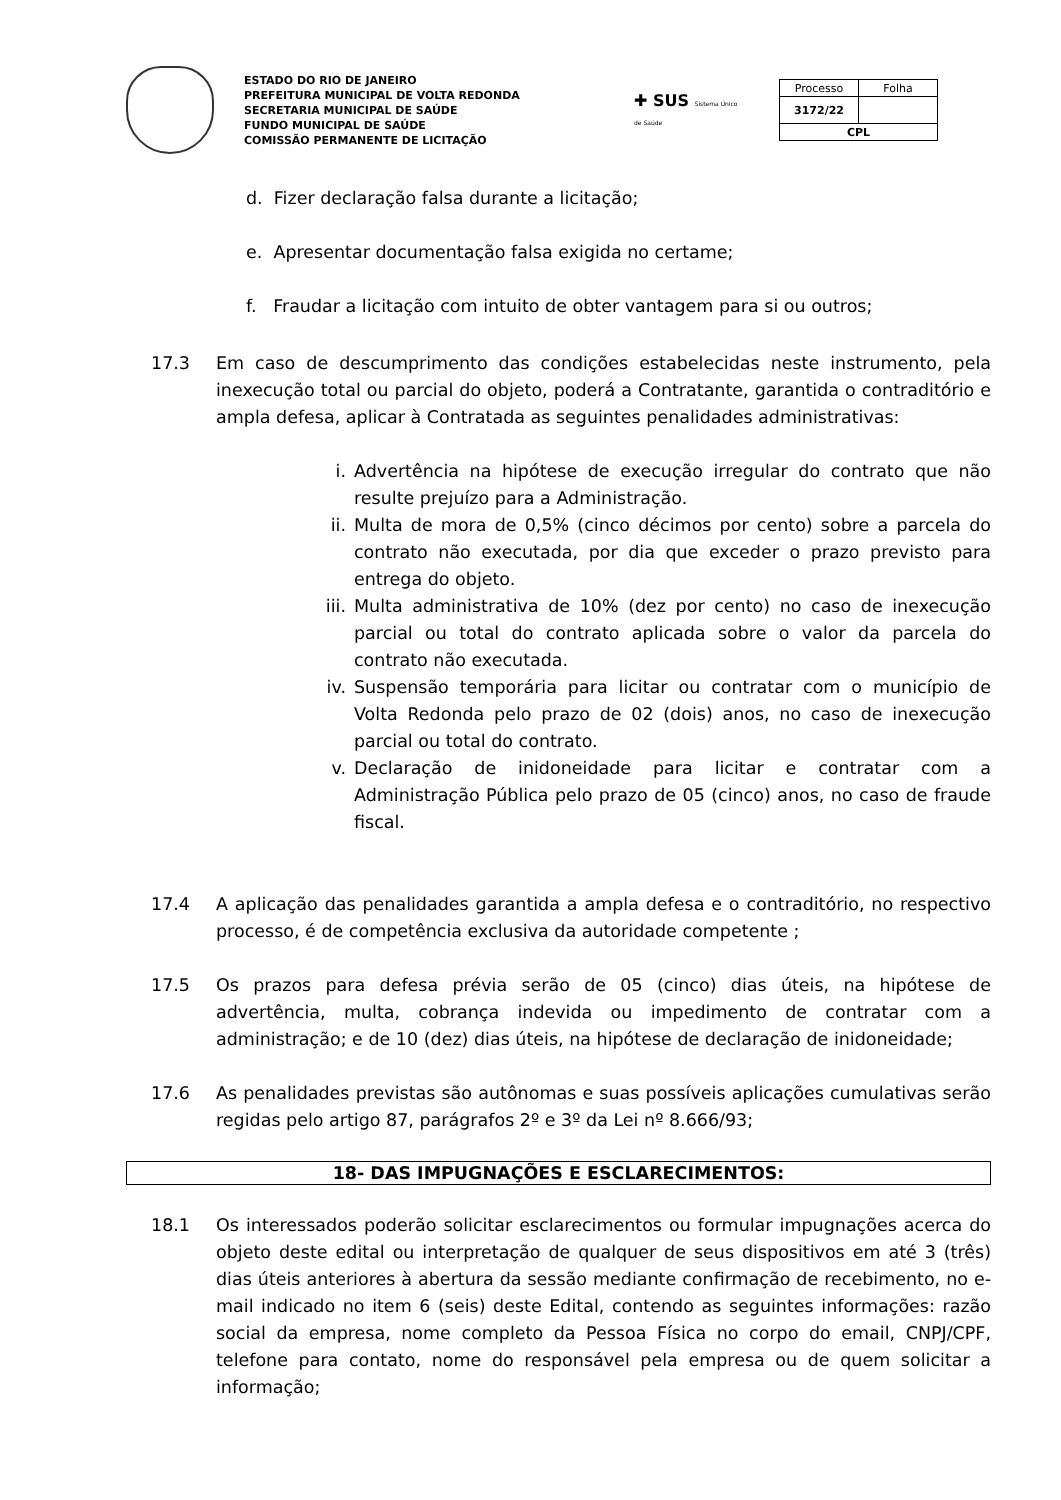ESTADO DO RIO DE JANEIRO
PREFEITURA MUNICIPAL DE VOLTA REDONDA
SECRETARIA MUNICIPAL DE SAÚDE
FUNDO MUNICIPAL DE SAÚDE
COMISSÃO PERMANENTE DE LICITAÇÃO
✚ SUS Sistema Único de Saúde
| Processo | Folha |
| 3172/22 | |
| CPL | |
d. Fizer declaração falsa durante a licitação;
e. Apresentar documentação falsa exigida no certame;
f. Fraudar a licitação com intuito de obter vantagem para si ou outros;
17.3 Em caso de descumprimento das condições estabelecidas neste instrumento, pela inexecução total ou parcial do objeto, poderá a Contratante, garantida o contraditório e ampla defesa, aplicar à Contratada as seguintes penalidades administrativas:
i. Advertência na hipótese de execução irregular do contrato que não resulte prejuízo para a Administração.
ii. Multa de mora de 0,5% (cinco décimos por cento) sobre a parcela do contrato não executada, por dia que exceder o prazo previsto para entrega do objeto.
iii. Multa administrativa de 10% (dez por cento) no caso de inexecução parcial ou total do contrato aplicada sobre o valor da parcela do contrato não executada.
iv. Suspensão temporária para licitar ou contratar com o município de Volta Redonda pelo prazo de 02 (dois) anos, no caso de inexecução parcial ou total do contrato.
v. Declaração de inidoneidade para licitar e contratar com a Administração Pública pelo prazo de 05 (cinco) anos, no caso de fraude fiscal.
17.4 A aplicação das penalidades garantida a ampla defesa e o contraditório, no respectivo processo, é de competência exclusiva da autoridade competente ;
17.5 Os prazos para defesa prévia serão de 05 (cinco) dias úteis, na hipótese de advertência, multa, cobrança indevida ou impedimento de contratar com a administração; e de 10 (dez) dias úteis, na hipótese de declaração de inidoneidade;
17.6 As penalidades previstas são autônomas e suas possíveis aplicações cumulativas serão regidas pelo artigo 87, parágrafos 2º e 3º da Lei nº 8.666/93;
18- DAS IMPUGNAÇÕES E ESCLARECIMENTOS:
18.1 Os interessados poderão solicitar esclarecimentos ou formular impugnações acerca do objeto deste edital ou interpretação de qualquer de seus dispositivos em até 3 (três) dias úteis anteriores à abertura da sessão mediante confirmação de recebimento, no e-mail indicado no item 6 (seis) deste Edital, contendo as seguintes informações: razão social da empresa, nome completo da Pessoa Física no corpo do email, CNPJ/CPF, telefone para contato, nome do responsável pela empresa ou de quem solicitar a informação;